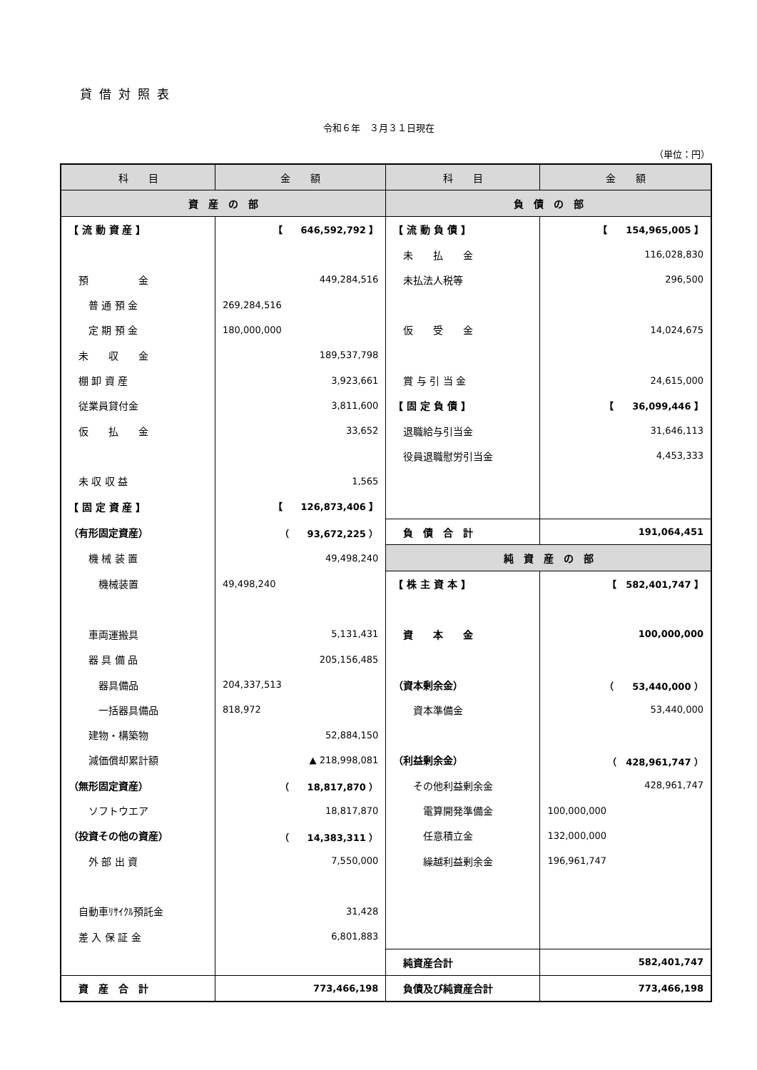貸借対照表
令和６年　３月３１日現在
（単位：円）
| 科 目 | 金 額 | 科 目 | 金 額 |
| --- | --- | --- | --- |
| 資 産 の 部 | | 負 債 の 部 | |
| 【 流 動 資 産 】 | 【 646,592,792 】 | 【 流 動 負 債 】 | 【 154,965,005 】 |
| | | 未 払 金 | 116,028,830 |
| 預 金 | 449,284,516 | 未払法人税等 | 296,500 |
| 普 通 預 金 | 269,284,516 | | |
| 定 期 預 金 | 180,000,000 | 仮 受 金 | 14,024,675 |
| 未 収 金 | 189,537,798 | | |
| 棚 卸 資 産 | 3,923,661 | 賞 与 引 当 金 | 24,615,000 |
| 従業員貸付金 | 3,811,600 | 【 固 定 負 債 】 | 【 36,099,446 】 |
| 仮 払 金 | 33,652 | 退職給与引当金 | 31,646,113 |
| | | 役員退職慰労引当金 | 4,453,333 |
| 未 収 収 益 | 1,565 | | |
| 【 固 定 資 産 】 | 【 126,873,406 】 | | |
| （有形固定資産） | （ 93,672,225 ） | 負 債 合 計 | 191,064,451 |
| 機 械 装 置 | 49,498,240 | 純 資 産 の 部 | |
| 機械装置 | 49,498,240 | 【 株 主 資 本 】 | 【 582,401,747 】 |
| 車両運搬具 | 5,131,431 | 資 本 金 | 100,000,000 |
| 器 具 備 品 | 205,156,485 | | |
| 器具備品 | 204,337,513 | （資本剰余金） | （ 53,440,000 ） |
| 一括器具備品 | 818,972 | 資本準備金 | 53,440,000 |
| 建物・構築物 | 52,884,150 | | |
| 減価償却累計額 | ▲ 218,998,081 | （利益剰余金） | （ 428,961,747 ） |
| （無形固定資産） | （ 18,817,870 ） | その他利益剰余金 | 428,961,747 |
| ソフトウエア | 18,817,870 | 電算開発準備金 | 100,000,000 |
| （投資その他の資産） | （ 14,383,311 ） | 任意積立金 | 132,000,000 |
| 外 部 出 資 | 7,550,000 | 繰越利益剰余金 | 196,961,747 |
| 自動車ﾘｻｲｸﾙ預託金 | 31,428 | | |
| 差 入 保 証 金 | 6,801,883 | | |
| | | 純資産合計 | 582,401,747 |
| 資 産 合 計 | 773,466,198 | 負債及び純資産合計 | 773,466,198 |